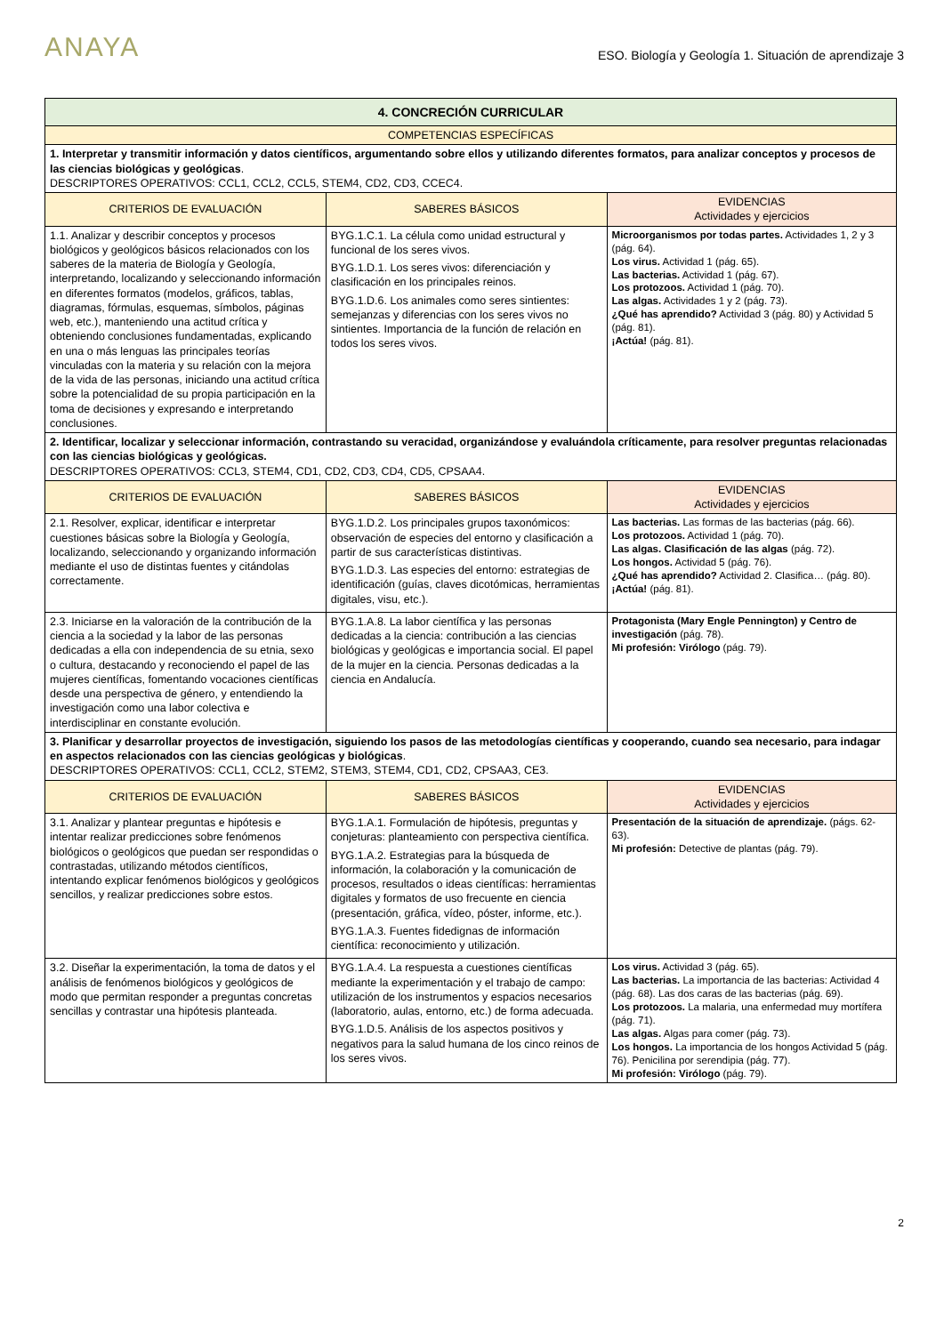ANAYA
ESO. Biología y Geología 1. Situación de aprendizaje 3
| 4. CONCRECIÓN CURRICULAR | | |
| --- | --- | --- |
| COMPETENCIAS ESPECÍFICAS | | |
| 1. Interpretar y transmitir información y datos científicos, argumentando sobre ellos y utilizando diferentes formatos, para analizar conceptos y procesos de las ciencias biológicas y geológicas . DESCRIPTORES OPERATIVOS: CCL1, CCL2, CCL5, STEM4, CD2, CD3, CCEC4. | | |
| CRITERIOS DE EVALUACIÓN | SABERES BÁSICOS | EVIDENCIAS Actividades y ejercicios |
| 1.1. Analizar y describir conceptos y procesos biológicos y geológicos básicos relacionados con los saberes de la materia de Biología y Geología, interpretando, localizando y seleccionando información en diferentes formatos (modelos, gráficos, tablas, diagramas, fórmulas, esquemas, símbolos, páginas web, etc.), manteniendo una actitud crítica y obteniendo conclusiones fundamentadas, explicando en una o más lenguas las principales teorías vinculadas con la materia y su relación con la mejora de la vida de las personas, iniciando una actitud crítica sobre la potencialidad de su propia participación en la toma de decisiones y expresando e interpretando conclusiones. | BYG.1.C.1. La célula como unidad estructural y funcional de los seres vivos. BYG.1.D.1. Los seres vivos: diferenciación y clasificación en los principales reinos. BYG.1.D.6. Los animales como seres sintientes: semejanzas y diferencias con los seres vivos no sintientes. Importancia de la función de relación en todos los seres vivos. | Microorganismos por todas partes. Actividades 1, 2 y 3 (pág. 64). Los virus. Actividad 1 (pág. 65). Las bacterias. Actividad 1 (pág. 67). Los protozoos. Actividad 1 (pág. 70). Las algas. Actividades 1 y 2 (pág. 73). ¿Qué has aprendido? Actividad 3 (pág. 80) y Actividad 5 (pág. 81). ¡Actúa! (pág. 81). |
| 2. Identificar, localizar y seleccionar información, contrastando su veracidad, organizándose y evaluándola críticamente, para resolver preguntas relacionadas con las ciencias biológicas y geológicas. DESCRIPTORES OPERATIVOS: CCL3, STEM4, CD1, CD2, CD3, CD4, CD5, CPSAA4. | | |
| CRITERIOS DE EVALUACIÓN | SABERES BÁSICOS | EVIDENCIAS Actividades y ejercicios |
| 2.1. Resolver, explicar, identificar e interpretar cuestiones básicas sobre la Biología y Geología, localizando, seleccionando y organizando información mediante el uso de distintas fuentes y citándolas correctamente. | BYG.1.D.2. Los principales grupos taxonómicos: observación de especies del entorno y clasificación a partir de sus características distintivas. BYG.1.D.3. Las especies del entorno: estrategias de identificación (guías, claves dicotómicas, herramientas digitales, visu, etc.). | Las bacterias. Las formas de las bacterias (pág. 66). Los protozoos. Actividad 1 (pág. 70). Las algas. Clasificación de las algas (pág. 72). Los hongos. Actividad 5 (pág. 76). ¿Qué has aprendido? Actividad 2. Clasifica… (pág. 80). ¡Actúa! (pág. 81). |
| 2.3. Iniciarse en la valoración de la contribución de la ciencia a la sociedad y la labor de las personas dedicadas a ella con independencia de su etnia, sexo o cultura, destacando y reconociendo el papel de las mujeres científicas, fomentando vocaciones científicas desde una perspectiva de género, y entendiendo la investigación como una labor colectiva e interdisciplinar en constante evolución. | BYG.1.A.8. La labor científica y las personas dedicadas a la ciencia: contribución a las ciencias biológicas y geológicas e importancia social. El papel de la mujer en la ciencia. Personas dedicadas a la ciencia en Andalucía. | Protagonista (Mary Engle Pennington) y Centro de investigación (pág. 78). Mi profesión: Virólogo (pág. 79). |
| 3. Planificar y desarrollar proyectos de investigación, siguiendo los pasos de las metodologías científicas y cooperando, cuando sea necesario, para indagar en aspectos relacionados con las ciencias geológicas y biológicas . DESCRIPTORES OPERATIVOS: CCL1, CCL2, STEM2, STEM3, STEM4, CD1, CD2, CPSAA3, CE3. | | |
| CRITERIOS DE EVALUACIÓN | SABERES BÁSICOS | EVIDENCIAS Actividades y ejercicios |
| 3.1. Analizar y plantear preguntas e hipótesis e intentar realizar predicciones sobre fenómenos biológicos o geológicos que puedan ser respondidas o contrastadas, utilizando métodos científicos, intentando explicar fenómenos biológicos y geológicos sencillos, y realizar predicciones sobre estos. | BYG.1.A.1. Formulación de hipótesis, preguntas y conjeturas: planteamiento con perspectiva científica. BYG.1.A.2. Estrategias para la búsqueda de información, la colaboración y la comunicación de procesos, resultados o ideas científicas: herramientas digitales y formatos de uso frecuente en ciencia (presentación, gráfica, vídeo, póster, informe, etc.). BYG.1.A.3. Fuentes fidedignas de información científica: reconocimiento y utilización. | Presentación de la situación de aprendizaje. (págs. 62-63). Mi profesión: Detective de plantas (pág. 79). |
| 3.2. Diseñar la experimentación, la toma de datos y el análisis de fenómenos biológicos y geológicos de modo que permitan responder a preguntas concretas sencillas y contrastar una hipótesis planteada. | BYG.1.A.4. La respuesta a cuestiones científicas mediante la experimentación y el trabajo de campo: utilización de los instrumentos y espacios necesarios (laboratorio, aulas, entorno, etc.) de forma adecuada. BYG.1.D.5. Análisis de los aspectos positivos y negativos para la salud humana de los cinco reinos de los seres vivos. | Los virus. Actividad 3 (pág. 65). Las bacterias. La importancia de las bacterias: Actividad 4 (pág. 68). Las dos caras de las bacterias (pág. 69). Los protozoos. La malaria, una enfermedad muy mortífera (pág. 71). Las algas. Algas para comer (pág. 73). Los hongos. La importancia de los hongos Actividad 5 (pág. 76). Penicilina por serendipia (pág. 77). Mi profesión: Virólogo (pág. 79). |
2